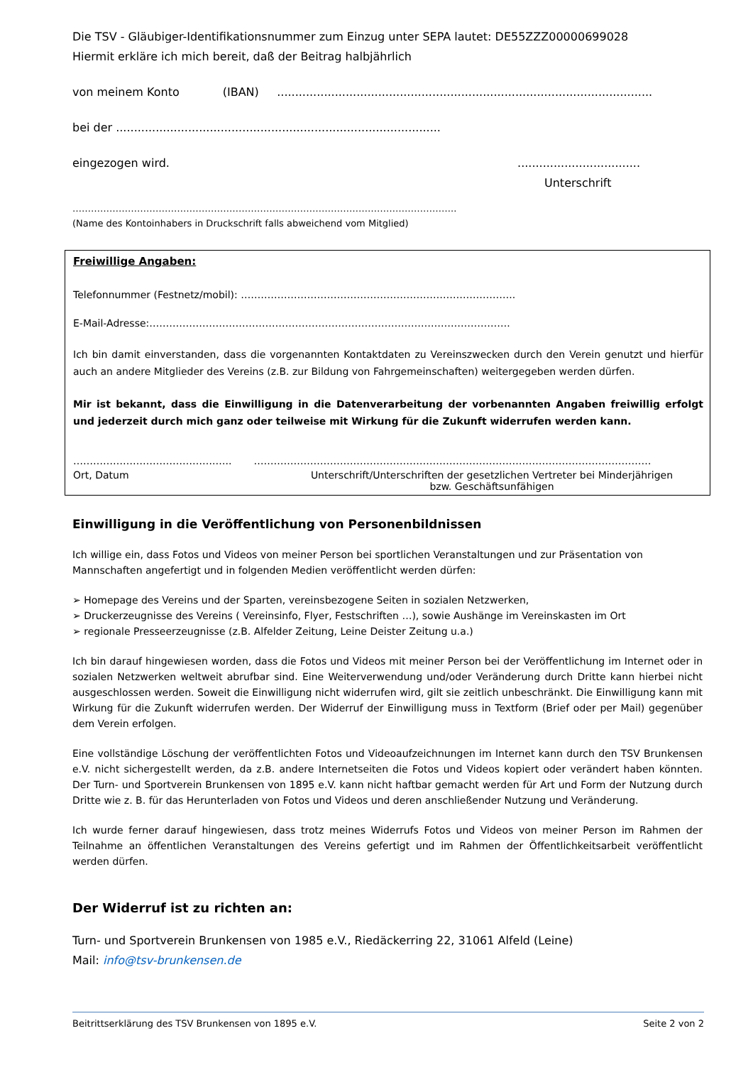Die TSV - Gläubiger-Identifikationsnummer zum Einzug unter SEPA lautet: DE55ZZZ00000699028
Hiermit erkläre ich mich bereit, daß der Beitrag halbjährlich
von meinem Konto (IBAN) ........................................................................................................
bei der ..........................................................................................
eingezogen wird. ..................................
Unterschrift
……………………………………………………………………………………………………………..
(Name des Kontoinhabers in Druckschrift falls abweichend vom Mitglied)
Freiwillige Angaben:
Telefonnummer (Festnetz/mobil): ………………………………………………………………………..
E-Mail-Adresse:……………………………………………………………………………………………….
Ich bin damit einverstanden, dass die vorgenannten Kontaktdaten zu Vereinszwecken durch den Verein genutzt und hierfür auch an andere Mitglieder des Vereins (z.B. zur Bildung von Fahrgemeinschaften) weitergegeben werden dürfen.
Mir ist bekannt, dass die Einwilligung in die Datenverarbeitung der vorbenannten Angaben freiwillig erfolgt und jederzeit durch mich ganz oder teilweise mit Wirkung für die Zukunft widerrufen werden kann.
…………………………………….….. …………………………………………………………………………………………………………
Ort, Datum Unterschrift/Unterschriften der gesetzlichen Vertreter bei Minderjährigen
bzw. Geschäftsunfähigen
Einwilligung in die Veröffentlichung von Personenbildnissen
Ich willige ein, dass Fotos und Videos von meiner Person bei sportlichen Veranstaltungen und zur Präsentation von Mannschaften angefertigt und in folgenden Medien veröffentlicht werden dürfen:
➢ Homepage des Vereins und der Sparten, vereinsbezogene Seiten in sozialen Netzwerken,
➢ Druckerzeugnisse des Vereins ( Vereinsinfo, Flyer, Festschriften …), sowie Aushänge im Vereinskasten im Ort
➢ regionale Presseerzeugnisse (z.B. Alfelder Zeitung, Leine Deister Zeitung u.a.)
Ich bin darauf hingewiesen worden, dass die Fotos und Videos mit meiner Person bei der Veröffentlichung im Internet oder in sozialen Netzwerken weltweit abrufbar sind. Eine Weiterverwendung und/oder Veränderung durch Dritte kann hierbei nicht ausgeschlossen werden. Soweit die Einwilligung nicht widerrufen wird, gilt sie zeitlich unbeschränkt. Die Einwilligung kann mit Wirkung für die Zukunft widerrufen werden. Der Widerruf der Einwilligung muss in Textform (Brief oder per Mail) gegenüber dem Verein erfolgen.
Eine vollständige Löschung der veröffentlichten Fotos und Videoaufzeichnungen im Internet kann durch den TSV Brunkensen e.V. nicht sichergestellt werden, da z.B. andere Internetseiten die Fotos und Videos kopiert oder verändert haben könnten. Der Turn- und Sportverein Brunkensen von 1895 e.V. kann nicht haftbar gemacht werden für Art und Form der Nutzung durch Dritte wie z. B. für das Herunterladen von Fotos und Videos und deren anschließender Nutzung und Veränderung.
Ich wurde ferner darauf hingewiesen, dass trotz meines Widerrufs Fotos und Videos von meiner Person im Rahmen der Teilnahme an öffentlichen Veranstaltungen des Vereins gefertigt und im Rahmen der Öffentlichkeitsarbeit veröffentlicht werden dürfen.
Der Widerruf ist zu richten an:
Turn- und Sportverein Brunkensen von 1985 e.V., Riedäckerring 22, 31061 Alfeld (Leine)
Mail: info@tsv-brunkensen.de
Beitrittserklärung des TSV Brunkensen von 1895 e.V. Seite 2 von 2